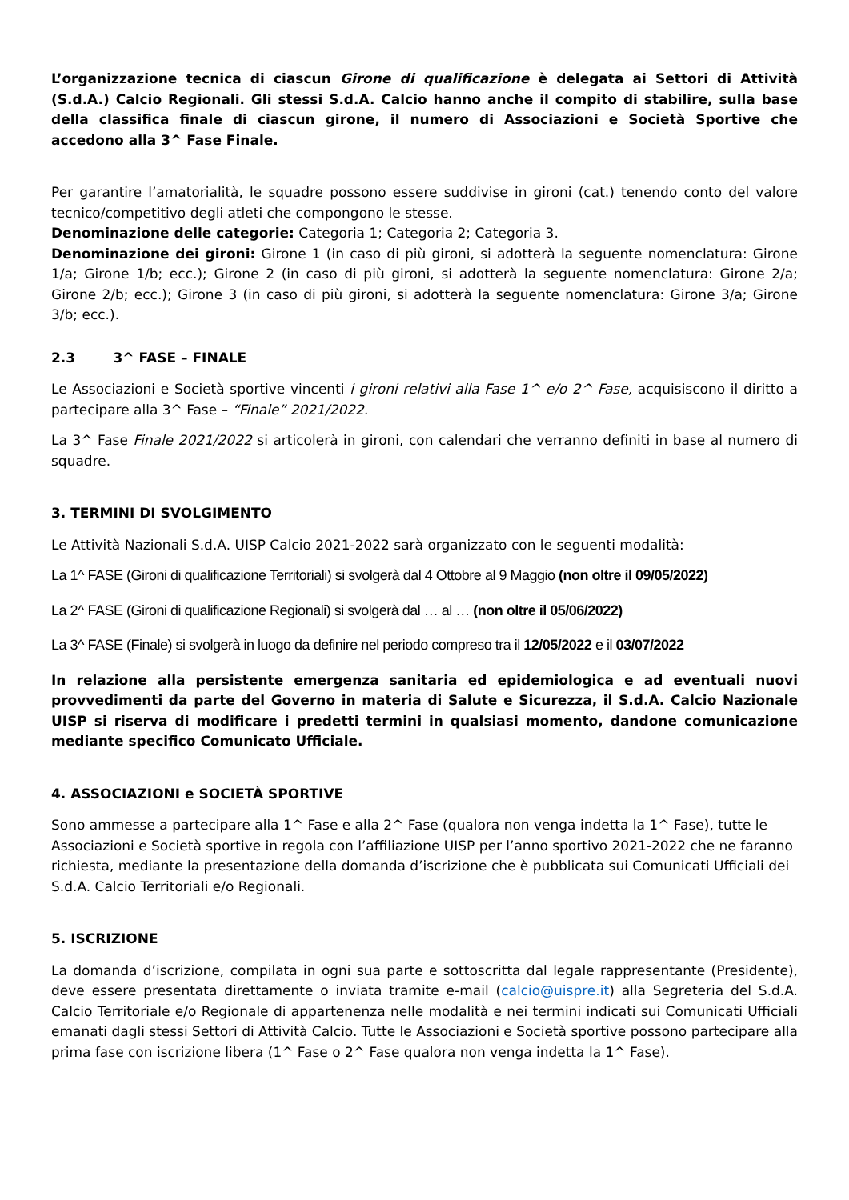L’organizzazione tecnica di ciascun Girone di qualificazione è delegata ai Settori di Attività (S.d.A.) Calcio Regionali. Gli stessi S.d.A. Calcio hanno anche il compito di stabilire, sulla base della classifica finale di ciascun girone, il numero di Associazioni e Società Sportive che accedono alla 3^ Fase Finale.
Per garantire l’amatorialità, le squadre possono essere suddivise in gironi (cat.) tenendo conto del valore tecnico/competitivo degli atleti che compongono le stesse.
Denominazione delle categorie: Categoria 1; Categoria 2; Categoria 3.
Denominazione dei gironi: Girone 1 (in caso di più gironi, si adotterà la seguente nomenclatura: Girone 1/a; Girone 1/b; ecc.); Girone 2 (in caso di più gironi, si adotterà la seguente nomenclatura: Girone 2/a; Girone 2/b; ecc.); Girone 3 (in caso di più gironi, si adotterà la seguente nomenclatura: Girone 3/a; Girone 3/b; ecc.).
2.3 3^ FASE – FINALE
Le Associazioni e Società sportive vincenti i gironi relativi alla Fase 1^ e/o 2^ Fase, acquisiscono il diritto a partecipare alla 3^ Fase – “Finale” 2021/2022.
La 3^ Fase Finale 2021/2022 si articolerà in gironi, con calendari che verranno definiti in base al numero di squadre.
3. TERMINI DI SVOLGIMENTO
Le Attività Nazionali S.d.A. UISP Calcio 2021-2022 sarà organizzato con le seguenti modalità:
La 1^ FASE (Gironi di qualificazione Territoriali) si svolgerà dal 4 Ottobre al 9 Maggio (non oltre il 09/05/2022)
La 2^ FASE (Gironi di qualificazione Regionali) si svolgerà dal … al … (non oltre il 05/06/2022)
La 3^ FASE (Finale) si svolgerà in luogo da definire nel periodo compreso tra il 12/05/2022 e il 03/07/2022
In relazione alla persistente emergenza sanitaria ed epidemiologica e ad eventuali nuovi provvedimenti da parte del Governo in materia di Salute e Sicurezza, il S.d.A. Calcio Nazionale UISP si riserva di modificare i predetti termini in qualsiasi momento, dandone comunicazione mediante specifico Comunicato Ufficiale.
4. ASSOCIAZIONI e SOCIETÀ SPORTIVE
Sono ammesse a partecipare alla 1^ Fase e alla 2^ Fase (qualora non venga indetta la 1^ Fase), tutte le Associazioni e Società sportive in regola con l’affiliazione UISP per l’anno sportivo 2021-2022 che ne faranno richiesta, mediante la presentazione della domanda d’iscrizione che è pubblicata sui Comunicati Ufficiali dei S.d.A. Calcio Territoriali e/o Regionali.
5. ISCRIZIONE
La domanda d’iscrizione, compilata in ogni sua parte e sottoscritta dal legale rappresentante (Presidente), deve essere presentata direttamente o inviata tramite e-mail (calcio@uispre.it) alla Segreteria del S.d.A. Calcio Territoriale e/o Regionale di appartenenza nelle modalità e nei termini indicati sui Comunicati Ufficiali emanati dagli stessi Settori di Attività Calcio. Tutte le Associazioni e Società sportive possono partecipare alla prima fase con iscrizione libera (1^ Fase o 2^ Fase qualora non venga indetta la 1^ Fase).